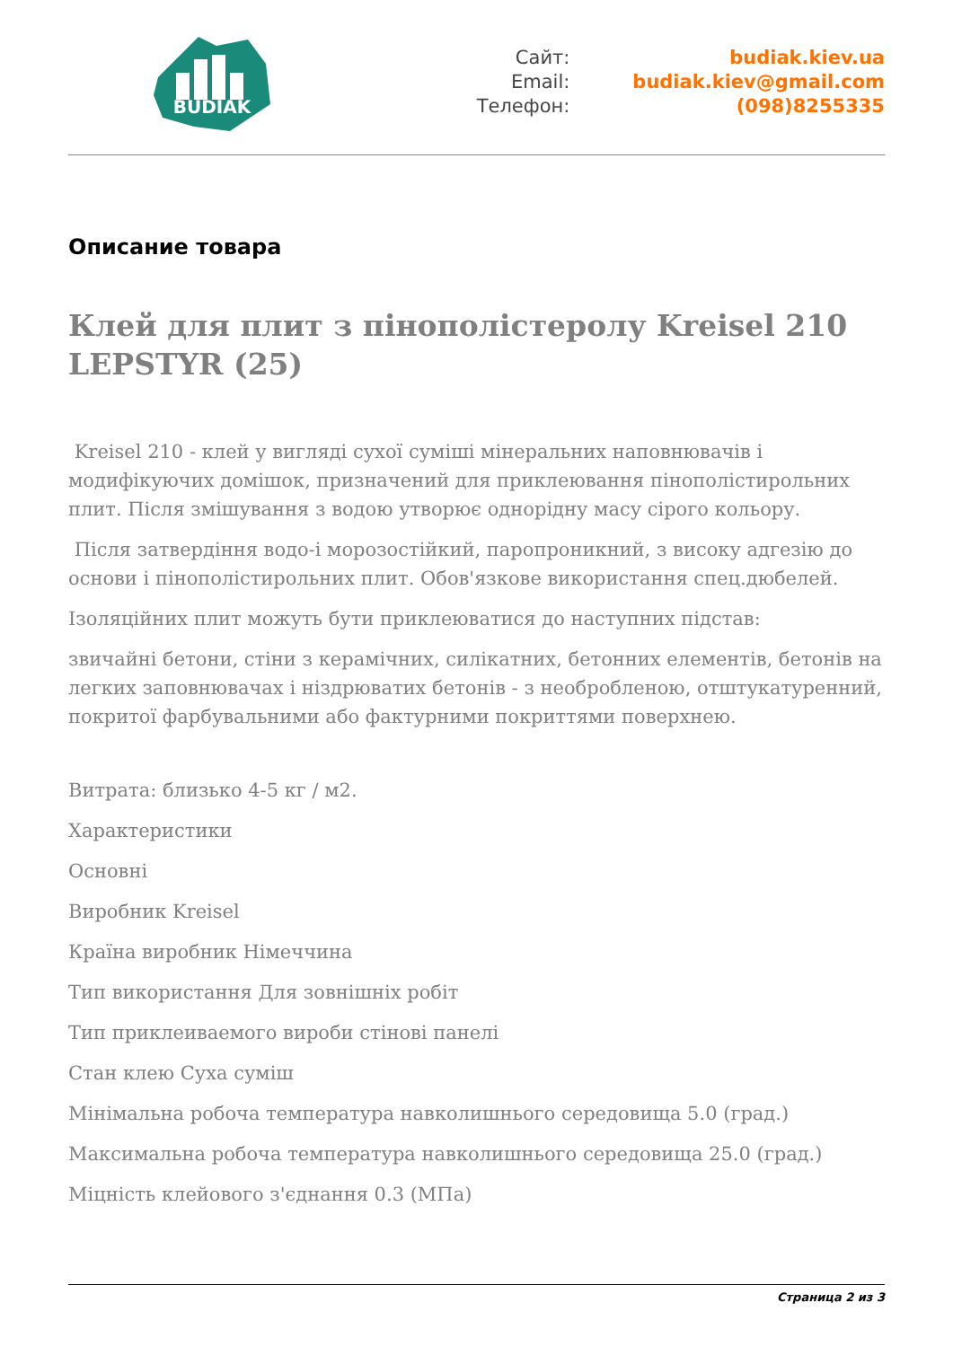BUDIAK
Сайт:
budiak.kiev.ua
Email:
budiak.kiev@gmail.com
Телефон:
(098)8255335
Описание товара
Клей для плит з пінополістеролу Kreisel 210 LEPSTYR (25)
Kreisel 210 - клей у вигляді сухої суміші мінеральних наповнювачів і модифікуючих домішок, призначений для приклеювання пінополістирольних плит. Після змішування з водою утворює однорідну масу сірого кольору.
Після затвердіння водо-і морозостійкий, паропроникний, з високу адгезію до основи і пінополістирольних плит. Обов'язкове використання спец.дюбелей.
Ізоляційних плит можуть бути приклеюватися до наступних підстав:
звичайні бетони, стіни з керамічних, силікатних, бетонних елементів, бетонів на легких заповнювачах і ніздрюватих бетонів - з необробленою, отштукатуренний, покритої фарбувальними або фактурними покриттями поверхнею.
Витрата: близько 4-5 кг / м2.
Характеристики
Основні
Виробник Kreisel
Країна виробник Німеччина
Тип використання Для зовнішніх робіт
Тип приклеиваемого вироби стінові панелі
Стан клею Суха суміш
Мінімальна робоча температура навколишнього середовища 5.0 (град.)
Максимальна робоча температура навколишнього середовища 25.0 (град.)
Міцність клейового з'єднання 0.3 (МПа)
Страница 2 из 3